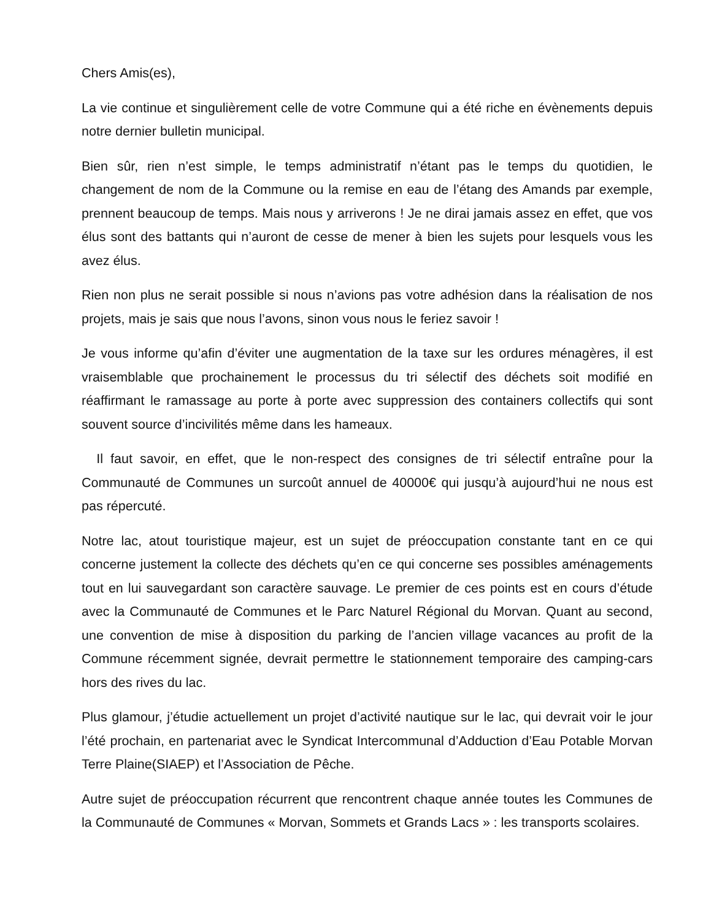Chers Amis(es),
La vie continue et singulièrement celle de votre Commune qui a été riche en évènements depuis notre dernier bulletin municipal.
Bien sûr, rien n’est simple, le temps administratif n’étant pas le temps du quotidien, le changement de nom de la Commune ou la remise en eau de l’étang des Amands par exemple, prennent beaucoup de temps. Mais nous y arriverons ! Je ne dirai jamais assez en effet, que vos élus sont des battants qui n’auront de cesse de mener à bien les sujets pour lesquels vous les avez élus.
Rien non plus ne serait possible si nous n’avions pas votre adhésion dans la réalisation de nos projets, mais je sais que nous l’avons, sinon vous nous le feriez savoir !
Je vous informe qu’afin d’éviter une augmentation de la taxe sur les ordures ménagères, il est vraisemblable que prochainement le processus du tri sélectif des déchets soit modifié en réaffirmant le ramassage au porte à porte avec suppression des containers collectifs qui sont souvent source d’incivilités même dans les hameaux.
Il faut savoir, en effet, que le non-respect des consignes de tri sélectif entraîne pour la Communauté de Communes un surcoût annuel de 40000€ qui jusqu’à aujourd’hui ne nous est pas répercuté.
Notre lac, atout touristique majeur, est un sujet de préoccupation constante tant en ce qui concerne justement la collecte des déchets qu’en ce qui concerne ses possibles aménagements tout en lui sauvegardant son caractère sauvage. Le premier de ces points est en cours d’étude avec la Communauté de Communes et le Parc Naturel Régional du Morvan. Quant au second, une convention de mise à disposition du parking de l’ancien village vacances au profit de la Commune récemment signée, devrait permettre le stationnement temporaire des camping-cars hors des rives du lac.
Plus glamour, j’étudie actuellement un projet d’activité nautique sur le lac, qui devrait voir le jour l’été prochain, en partenariat avec le Syndicat Intercommunal d’Adduction d’Eau Potable Morvan Terre Plaine(SIAEP) et l’Association de Pêche.
Autre sujet de préoccupation récurrent que rencontrent chaque année toutes les Communes de la Communauté de Communes « Morvan, Sommets et Grands Lacs » : les transports scolaires.